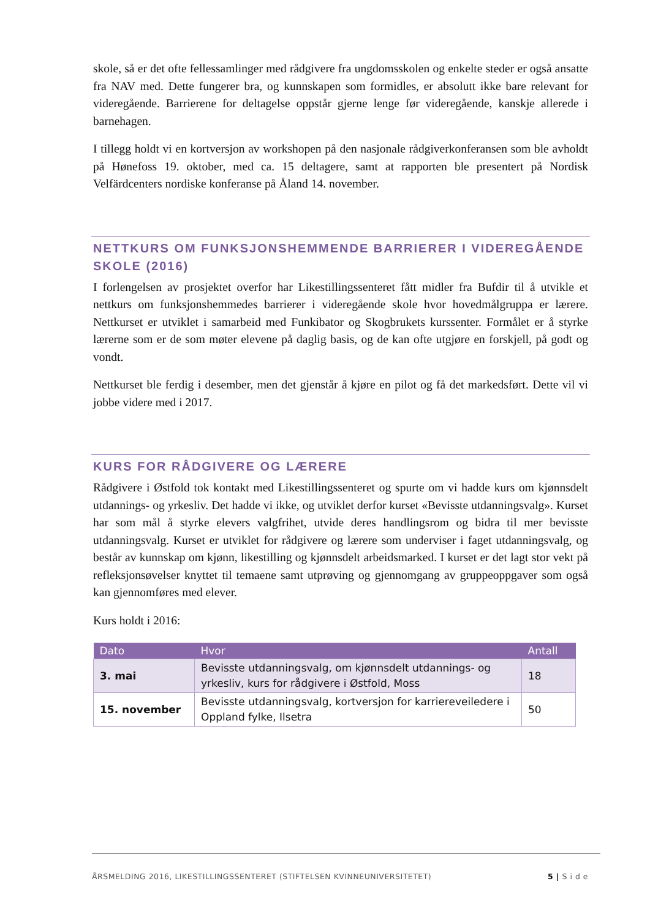skole, så er det ofte fellessamlinger med rådgivere fra ungdomsskolen og enkelte steder er også ansatte fra NAV med. Dette fungerer bra, og kunnskapen som formidles, er absolutt ikke bare relevant for videregående. Barrierene for deltagelse oppstår gjerne lenge før videregående, kanskje allerede i barnehagen.
I tillegg holdt vi en kortversjon av workshopen på den nasjonale rådgiverkonferansen som ble avholdt på Hønefoss 19. oktober, med ca. 15 deltagere, samt at rapporten ble presentert på Nordisk Velfärdcenters nordiske konferanse på Åland 14. november.
NETTKURS OM FUNKSJONSHEMMENDE BARRIERER I VIDEREGÅENDE SKOLE (2016)
I forlengelsen av prosjektet overfor har Likestillingssenteret fått midler fra Bufdir til å utvikle et nettkurs om funksjonshemmedes barrierer i videregående skole hvor hovedmålgruppa er lærere. Nettkurset er utviklet i samarbeid med Funkibator og Skogbrukets kurssenter. Formålet er å styrke lærerne som er de som møter elevene på daglig basis, og de kan ofte utgjøre en forskjell, på godt og vondt.
Nettkurset ble ferdig i desember, men det gjenstår å kjøre en pilot og få det markedsført. Dette vil vi jobbe videre med i 2017.
KURS FOR RÅDGIVERE OG LÆRERE
Rådgivere i Østfold tok kontakt med Likestillingssenteret og spurte om vi hadde kurs om kjønnsdelt utdannings- og yrkesliv. Det hadde vi ikke, og utviklet derfor kurset «Bevisste utdanningsvalg». Kurset har som mål å styrke elevers valgfrihet, utvide deres handlingsrom og bidra til mer bevisste utdanningsvalg. Kurset er utviklet for rådgivere og lærere som underviser i faget utdanningsvalg, og består av kunnskap om kjønn, likestilling og kjønnsdelt arbeidsmarked. I kurset er det lagt stor vekt på refleksjonsøvelser knyttet til temaene samt utprøving og gjennomgang av gruppeoppgaver som også kan gjennomføres med elever.
Kurs holdt i 2016:
| Dato | Hvor | Antall |
| --- | --- | --- |
| 3. mai | Bevisste utdanningsvalg, om kjønnsdelt utdannings- og yrkesliv, kurs for rådgivere i Østfold, Moss | 18 |
| 15. november | Bevisste utdanningsvalg, kortversjon for karriereveiledere i Oppland fylke, Ilsetra | 50 |
ÅRSMELDING 2016, LIKESTILLINGSSENTERET (STIFTELSEN KVINNEUNIVERSITETET) 5 | S i d e